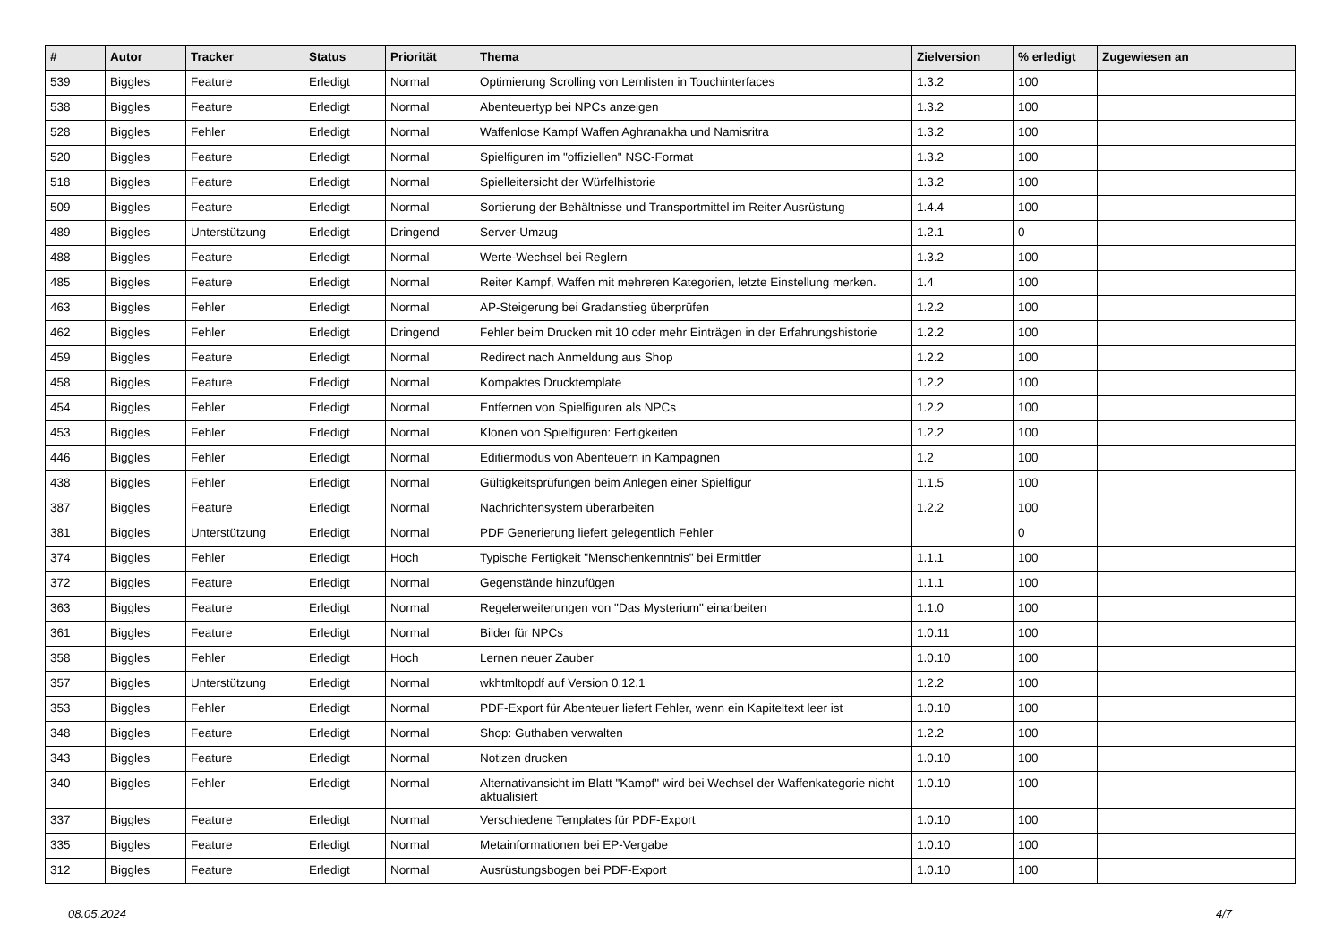| # | Autor | Tracker | Status | Priorität | Thema | Zielversion | % erledigt | Zugewiesen an |
| --- | --- | --- | --- | --- | --- | --- | --- | --- |
| 539 | Biggles | Feature | Erledigt | Normal | Optimierung Scrolling von Lernlisten in Touchinterfaces | 1.3.2 | 100 | |
| 538 | Biggles | Feature | Erledigt | Normal | Abenteuertyp bei NPCs anzeigen | 1.3.2 | 100 | |
| 528 | Biggles | Fehler | Erledigt | Normal | Waffenlose Kampf Waffen Aghranakha und Namisritra | 1.3.2 | 100 | |
| 520 | Biggles | Feature | Erledigt | Normal | Spielfiguren im "offiziellen" NSC-Format | 1.3.2 | 100 | |
| 518 | Biggles | Feature | Erledigt | Normal | Spielleitersicht der Würfelhistorie | 1.3.2 | 100 | |
| 509 | Biggles | Feature | Erledigt | Normal | Sortierung der Behältnisse und Transportmittel im Reiter Ausrüstung | 1.4.4 | 100 | |
| 489 | Biggles | Unterstützung | Erledigt | Dringend | Server-Umzug | 1.2.1 | 0 | |
| 488 | Biggles | Feature | Erledigt | Normal | Werte-Wechsel bei Reglern | 1.3.2 | 100 | |
| 485 | Biggles | Feature | Erledigt | Normal | Reiter Kampf, Waffen mit mehreren Kategorien, letzte Einstellung merken. | 1.4 | 100 | |
| 463 | Biggles | Fehler | Erledigt | Normal | AP-Steigerung bei Gradanstieg überprüfen | 1.2.2 | 100 | |
| 462 | Biggles | Fehler | Erledigt | Dringend | Fehler beim Drucken mit 10 oder mehr Einträgen in der Erfahrungshistorie | 1.2.2 | 100 | |
| 459 | Biggles | Feature | Erledigt | Normal | Redirect nach Anmeldung aus Shop | 1.2.2 | 100 | |
| 458 | Biggles | Feature | Erledigt | Normal | Kompaktes Drucktemplate | 1.2.2 | 100 | |
| 454 | Biggles | Fehler | Erledigt | Normal | Entfernen von Spielfiguren als NPCs | 1.2.2 | 100 | |
| 453 | Biggles | Fehler | Erledigt | Normal | Klonen von Spielfiguren: Fertigkeiten | 1.2.2 | 100 | |
| 446 | Biggles | Fehler | Erledigt | Normal | Editiermodus von Abenteuern in Kampagnen | 1.2 | 100 | |
| 438 | Biggles | Fehler | Erledigt | Normal | Gültigkeitsprüfungen beim Anlegen einer Spielfigur | 1.1.5 | 100 | |
| 387 | Biggles | Feature | Erledigt | Normal | Nachrichtensystem überarbeiten | 1.2.2 | 100 | |
| 381 | Biggles | Unterstützung | Erledigt | Normal | PDF Generierung liefert gelegentlich Fehler | | 0 | |
| 374 | Biggles | Fehler | Erledigt | Hoch | Typische Fertigkeit "Menschenkenntnis" bei Ermittler | 1.1.1 | 100 | |
| 372 | Biggles | Feature | Erledigt | Normal | Gegenstände hinzufügen | 1.1.1 | 100 | |
| 363 | Biggles | Feature | Erledigt | Normal | Regelerweiterungen von "Das Mysterium" einarbeiten | 1.1.0 | 100 | |
| 361 | Biggles | Feature | Erledigt | Normal | Bilder für NPCs | 1.0.11 | 100 | |
| 358 | Biggles | Fehler | Erledigt | Hoch | Lernen neuer Zauber | 1.0.10 | 100 | |
| 357 | Biggles | Unterstützung | Erledigt | Normal | wkhtmltopdf auf Version 0.12.1 | 1.2.2 | 100 | |
| 353 | Biggles | Fehler | Erledigt | Normal | PDF-Export für Abenteuer liefert Fehler, wenn ein Kapiteltext leer ist | 1.0.10 | 100 | |
| 348 | Biggles | Feature | Erledigt | Normal | Shop: Guthaben verwalten | 1.2.2 | 100 | |
| 343 | Biggles | Feature | Erledigt | Normal | Notizen drucken | 1.0.10 | 100 | |
| 340 | Biggles | Fehler | Erledigt | Normal | Alternativansicht im Blatt "Kampf" wird bei Wechsel der Waffenkategorie nicht aktualisiert | 1.0.10 | 100 | |
| 337 | Biggles | Feature | Erledigt | Normal | Verschiedene Templates für PDF-Export | 1.0.10 | 100 | |
| 335 | Biggles | Feature | Erledigt | Normal | Metainformationen bei EP-Vergabe | 1.0.10 | 100 | |
| 312 | Biggles | Feature | Erledigt | Normal | Ausrüstungsbogen bei PDF-Export | 1.0.10 | 100 | |
08.05.2024 4/7